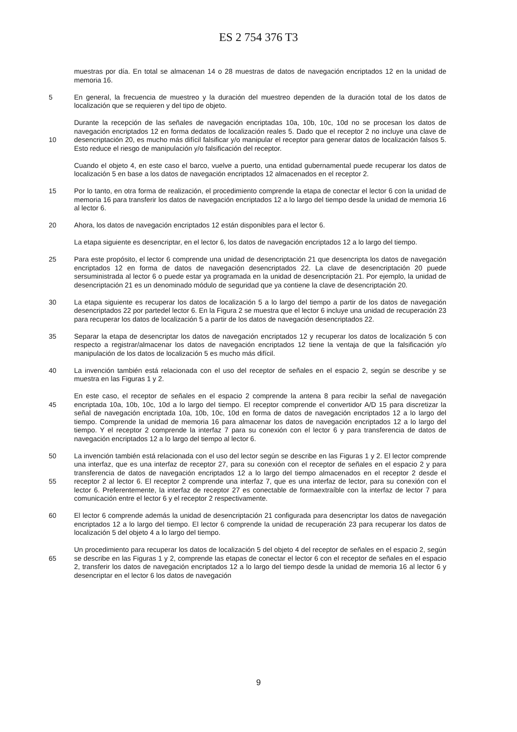ES 2 754 376 T3
muestras por día. En total se almacenan 14 o 28 muestras de datos de navegación encriptados 12 en la unidad de memoria 16.
En general, la frecuencia de muestreo y la duración del muestreo dependen de la duración total de los 5 datos de localización que se requieren y del tipo de objeto.
Durante la recepción de las señales de navegación encriptadas 10a, 10b, 10c, 10d no se procesan los datos de navegación encriptados 12 en forma dedatos de localización reales 5. Dado que el receptor 2 no incluye una clave de desencriptación 20, es mucho más difícil falsificar y/o manipular el receptor para 10 generar datos de localización falsos 5. Esto reduce el riesgo de manipulación y/o falsificación del receptor.
Cuando el objeto 4, en este caso el barco, vuelve a puerto, una entidad gubernamental puede recuperar los datos de localización 5 en base a los datos de navegación encriptados 12 almacenados en el receptor 2.
15 Por lo tanto, en otra forma de realización, el procedimiento comprende la etapa de conectar el lector 6 con la unidad de memoria 16 para transferir los datos de navegación encriptados 12 a lo largo del tiempo desde la unidad de memoria 16 al lector 6.
20 Ahora, los datos de navegación encriptados 12 están disponibles para el lector 6.
La etapa siguiente es desencriptar, en el lector 6, los datos de navegación encriptados 12 a lo largo del tiempo.
25 Para este propósito, el lector 6 comprende una unidad de desencriptación 21 que desencripta los datos de navegación encriptados 12 en forma de datos de navegación desencriptados 22. La clave de desencriptación 20 puede sersuministrada al lector 6 o puede estar ya programada en la unidad de desencriptación 21. Por ejemplo, la unidad de desencriptación 21 es un denominado módulo de seguridad que ya contiene la clave de desencriptación 20.
30 La etapa siguiente es recuperar los datos de localización 5 a lo largo del tiempo a partir de los datos de navegación desencriptados 22 por partedel lector 6. En la Figura 2 se muestra que el lector 6 incluye una unidad de recuperación 23 para recuperar los datos de localización 5 a partir de los datos de navegación desencriptados 22.
35 Separar la etapa de desencriptar los datos de navegación encriptados 12 y recuperar los datos de localización 5 con respecto a registrar/almacenar los datos de navegación encriptados 12 tiene la ventaja de que la falsificación y/o manipulación de los datos de localización 5 es mucho más difícil.
40 La invención también está relacionada con el uso del receptor de señales en el espacio 2, según se describe y se muestra en las Figuras 1 y 2.
En este caso, el receptor de señales en el espacio 2 comprende la antena 8 para recibir la señal de navegación encriptada 10a, 10b, 10c, 10d a lo largo del tiempo. El receptor comprende el convertidor A/D 45 15 para discretizar la señal de navegación encriptada 10a, 10b, 10c, 10d en forma de datos de navegación encriptados 12 a lo largo del tiempo. Comprende la unidad de memoria 16 para almacenar los datos de navegación encriptados 12 a lo largo del tiempo. Y el receptor 2 comprende la interfaz 7 para su conexión con el lector 6 y para transferencia de datos de navegación encriptados 12 a lo largo del tiempo al lector 6.
50 La invención también está relacionada con el uso del lector según se describe en las Figuras 1 y 2. El lector comprende una interfaz, que es una interfaz de receptor 27, para su conexión con el receptor de señales en el espacio 2 y para transferencia de datos de navegación encriptados 12 a lo largo del tiempo almacenados en el receptor 2 desde el receptor 2 al lector 6. El receptor 2 comprende una interfaz 7, que 55 es una interfaz de lector, para su conexión con el lector 6. Preferentemente, la interfaz de receptor 27 es conectable de formaextraíble con la interfaz de lector 7 para comunicación entre el lector 6 y el receptor 2 respectivamente.
El lector 6 comprende además la unidad de desencriptación 21 configurada para desencriptar los datos de 60 navegación encriptados 12 a lo largo del tiempo. El lector 6 comprende la unidad de recuperación 23 para recuperar los datos de localización 5 del objeto 4 a lo largo del tiempo.
Un procedimiento para recuperar los datos de localización 5 del objeto 4 del receptor de señales en el espacio 2, según se describe en las Figuras 1 y 2, comprende las etapas de conectar el lector 6 con el 65 receptor de señales en el espacio 2, transferir los datos de navegación encriptados 12 a lo largo del tiempo desde la unidad de memoria 16 al lector 6 y desencriptar en el lector 6 los datos de navegación
9